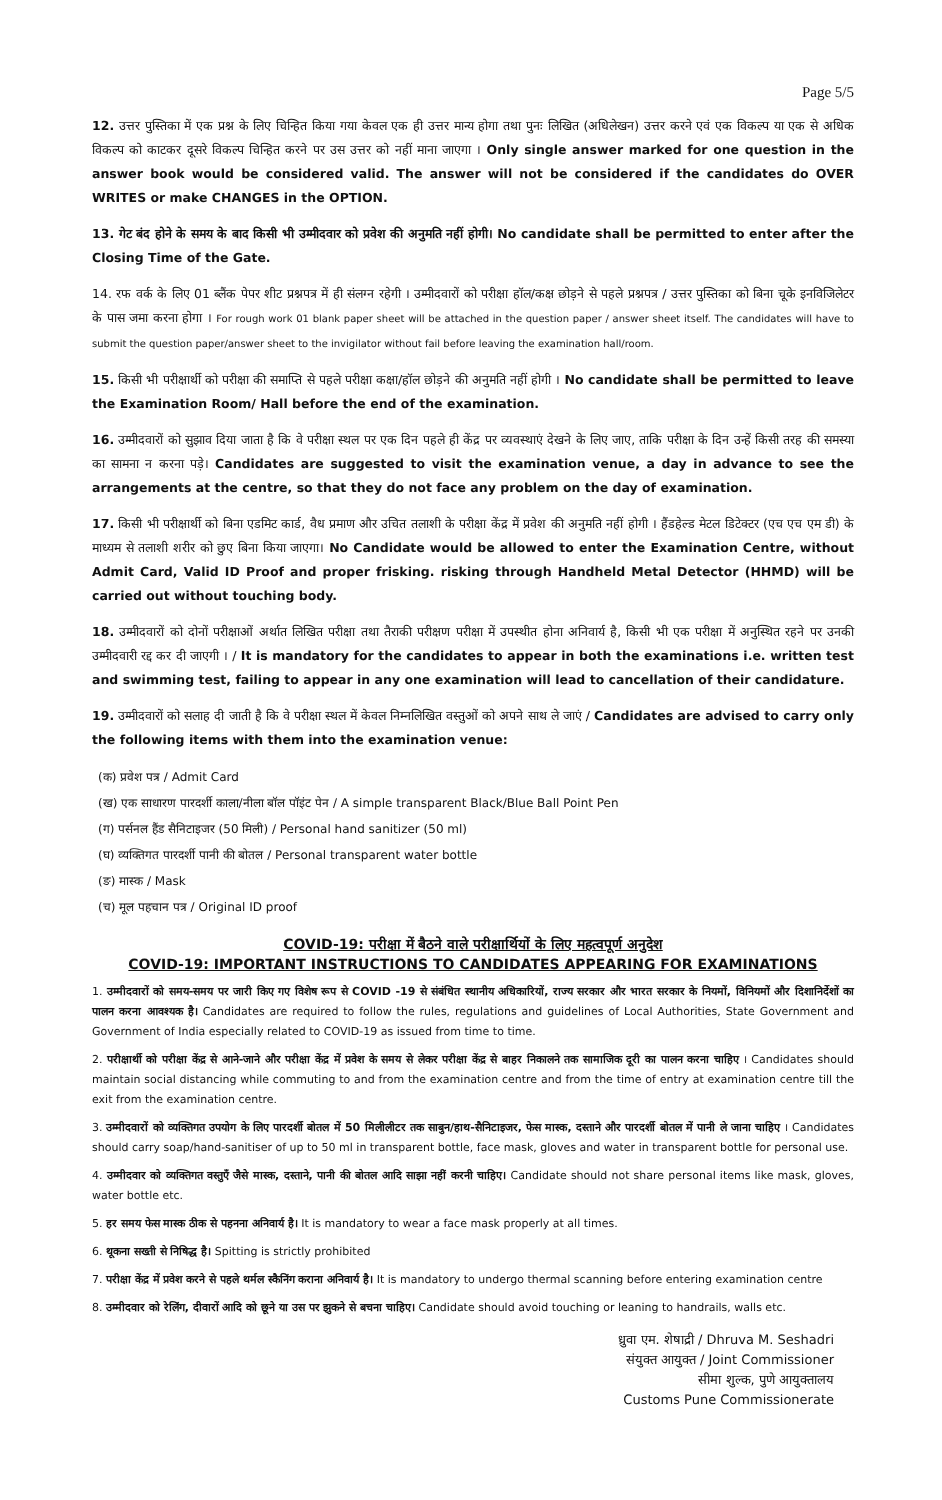Page 5/5
12. उत्तर पुस्तिका में एक प्रश्न के लिए चिन्हित किया गया केवल एक ही उत्तर मान्य होगा तथा पुनः लिखित (अधिलेखन) उत्तर करने एवं एक विकल्प या एक से अधिक विकल्प को काटकर दूसरे विकल्प चिन्हित करने पर उस उत्तर को नहीं माना जाएगा । Only single answer marked for one question in the answer book would be considered valid. The answer will not be considered if the candidates do OVER WRITES or make CHANGES in the OPTION.
13. गेट बंद होने के समय के बाद किसी भी उम्मीदवार को प्रवेश की अनुमति नहीं होगी। No candidate shall be permitted to enter after the Closing Time of the Gate.
14. रफ वर्क के लिए 01 ब्लैंक पेपर शीट प्रश्नपत्र में ही संलग्न रहेगी । उम्मीदवारों को परीक्षा हॉल/कक्ष छोड़ने से पहले प्रश्नपत्र / उत्तर पुस्तिका को बिना चूके इनविजिलेटर के पास जमा करना होगा । For rough work 01 blank paper sheet will be attached in the question paper / answer sheet itself. The candidates will have to submit the question paper/answer sheet to the invigilator without fail before leaving the examination hall/room.
15. किसी भी परीक्षार्थी को परीक्षा की समाप्ति से पहले परीक्षा कक्षा/हॉल छोड़ने की अनुमति नहीं होगी । No candidate shall be permitted to leave the Examination Room/ Hall before the end of the examination.
16. उम्मीदवारों को सुझाव दिया जाता है कि वे परीक्षा स्थल पर एक दिन पहले ही केंद्र पर व्यवस्थाएं देखने के लिए जाए, ताकि परीक्षा के दिन उन्हें किसी तरह की समस्या का सामना न करना पड़े। Candidates are suggested to visit the examination venue, a day in advance to see the arrangements at the centre, so that they do not face any problem on the day of examination.
17. किसी भी परीक्षार्थी को बिना एडमिट कार्ड, वैध प्रमाण और उचित तलाशी के परीक्षा केंद्र में प्रवेश की अनुमति नहीं होगी । हैंडहेल्ड मेटल डिटेक्टर (एच एच एम डी) के माध्यम से तलाशी शरीर को छुए बिना किया जाएगा। No Candidate would be allowed to enter the Examination Centre, without Admit Card, Valid ID Proof and proper frisking. risking through Handheld Metal Detector (HHMD) will be carried out without touching body.
18. उम्मीदवारों को दोनों परीक्षाओं अर्थात लिखित परीक्षा तथा तैराकी परीक्षण परीक्षा में उपस्थीत होना अनिवार्य है, किसी भी एक परीक्षा में अनुस्थित रहने पर उनकी उम्मीदवारी रद्द कर दी जाएगी । / It is mandatory for the candidates to appear in both the examinations i.e. written test and swimming test, failing to appear in any one examination will lead to cancellation of their candidature.
19. उम्मीदवारों को सलाह दी जाती है कि वे परीक्षा स्थल में केवल निम्नलिखित वस्तुओं को अपने साथ ले जाएं / Candidates are advised to carry only the following items with them into the examination venue:
(क) प्रवेश पत्र / Admit Card
(ख) एक साधारण पारदर्शी काला/नीला बॉल पॉइंट पेन / A simple transparent Black/Blue Ball Point Pen
(ग) पर्सनल हैंड सैनिटाइजर (50 मिली) / Personal hand sanitizer (50 ml)
(घ) व्यक्तिगत पारदर्शी पानी की बोतल / Personal transparent water bottle
(ङ) मास्क / Mask
(च) मूल पहचान पत्र / Original ID proof
COVID-19: परीक्षा में बैठने वाले परीक्षार्थियों के लिए महत्वपूर्ण अनुदेश
COVID-19: IMPORTANT INSTRUCTIONS TO CANDIDATES APPEARING FOR EXAMINATIONS
1. उम्मीदवारों को समय-समय पर जारी किए गए विशेष रूप से COVID -19 से संबंधित स्थानीय अधिकारियों, राज्य सरकार और भारत सरकार के नियमों, विनियमों और दिशानिर्देशों का पालन करना आवश्यक है। Candidates are required to follow the rules, regulations and guidelines of Local Authorities, State Government and Government of India especially related to COVID-19 as issued from time to time.
2. परीक्षार्थी को परीक्षा केंद्र से आने-जाने और परीक्षा केंद्र में प्रवेश के समय से लेकर परीक्षा केंद्र से बाहर निकालने तक सामाजिक दूरी का पालन करना चाहिए । Candidates should maintain social distancing while commuting to and from the examination centre and from the time of entry at examination centre till the exit from the examination centre.
3. उम्मीदवारों को व्यक्तिगत उपयोग के लिए पारदर्शी बोतल में 50 मिलीलीटर तक साबुन/हाथ-सैनिटाइजर, फेस मास्क, दस्ताने और पारदर्शी बोतल में पानी ले जाना चाहिए । Candidates should carry soap/hand-sanitiser of up to 50 ml in transparent bottle, face mask, gloves and water in transparent bottle for personal use.
4. उम्मीदवार को व्यक्तिगत वस्तुएँ जैसे मास्क, दस्ताने, पानी की बोतल आदि साझा नहीं करनी चाहिए। Candidate should not share personal items like mask, gloves, water bottle etc.
5. हर समय फेस मास्क ठीक से पहनना अनिवार्य है। It is mandatory to wear a face mask properly at all times.
6. थूकना सख्ती से निषिद्ध है। Spitting is strictly prohibited
7. परीक्षा केंद्र में प्रवेश करने से पहले थर्मल स्कैनिंग कराना अनिवार्य है। It is mandatory to undergo thermal scanning before entering examination centre
8. उम्मीदवार को रेलिंग, दीवारों आदि को छूने या उस पर झुकने से बचना चाहिए। Candidate should avoid touching or leaning to handrails, walls etc.
ध्रुवा एम. शेषाद्री / Dhruva M. Seshadri
संयुक्त आयुक्त / Joint Commissioner
सीमा शुल्क, पुणे आयुक्तालय
Customs Pune Commissionerate